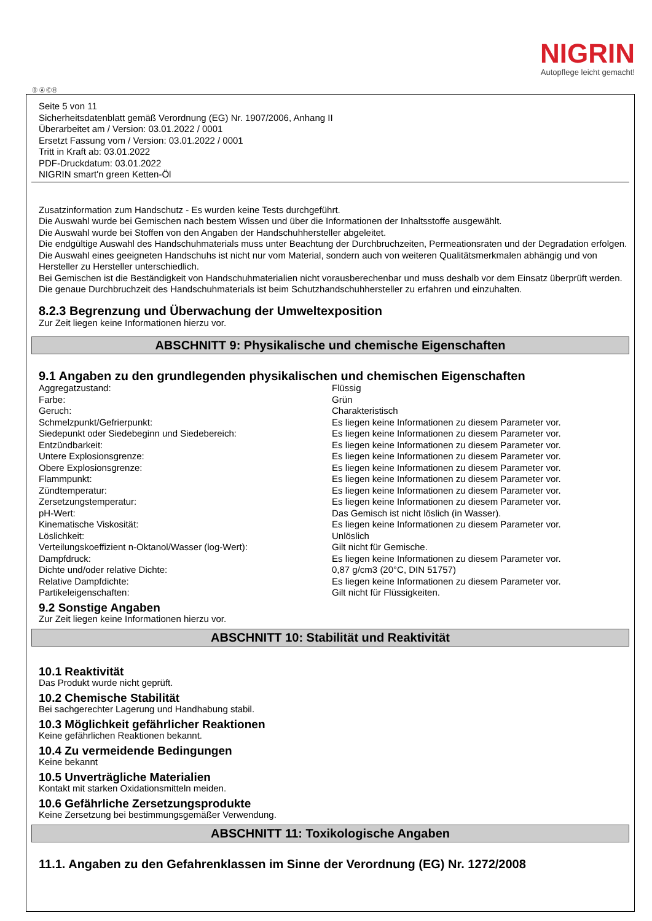NIGRIN
Autopflege leicht gemacht!
Ⓓ Ⓐ ⒸⒽ
Seite 5 von 11
Sicherheitsdatenblatt gemäß Verordnung (EG) Nr. 1907/2006, Anhang II
Überarbeitet am / Version: 03.01.2022 / 0001
Ersetzt Fassung vom / Version: 03.01.2022 / 0001
Tritt in Kraft ab: 03.01.2022
PDF-Druckdatum: 03.01.2022
NIGRIN smart'n green Ketten-Öl
Zusatzinformation zum Handschutz - Es wurden keine Tests durchgeführt.
Die Auswahl wurde bei Gemischen nach bestem Wissen und über die Informationen der Inhaltsstoffe ausgewählt.
Die Auswahl wurde bei Stoffen von den Angaben der Handschuhhersteller abgeleitet.
Die endgültige Auswahl des Handschuhmaterials muss unter Beachtung der Durchbruchzeiten, Permeationsraten und der Degradation erfolgen.
Die Auswahl eines geeigneten Handschuhs ist nicht nur vom Material, sondern auch von weiteren Qualitätsmerkmalen abhängig und von Hersteller zu Hersteller unterschiedlich.
Bei Gemischen ist die Beständigkeit von Handschuhmaterialien nicht vorausberechenbar und muss deshalb vor dem Einsatz überprüft werden.
Die genaue Durchbruchzeit des Handschuhmaterials ist beim Schutzhandschuhhersteller zu erfahren und einzuhalten.
8.2.3 Begrenzung und Überwachung der Umweltexposition
Zur Zeit liegen keine Informationen hierzu vor.
ABSCHNITT 9: Physikalische und chemische Eigenschaften
9.1 Angaben zu den grundlegenden physikalischen und chemischen Eigenschaften
| Aggregatzustand: | Flüssig |
| Farbe: | Grün |
| Geruch: | Charakteristisch |
| Schmelzpunkt/Gefrierpunkt: | Es liegen keine Informationen zu diesem Parameter vor. |
| Siedepunkt oder Siedebeginn und Siedebereich: | Es liegen keine Informationen zu diesem Parameter vor. |
| Entzündbarkeit: | Es liegen keine Informationen zu diesem Parameter vor. |
| Untere Explosionsgrenze: | Es liegen keine Informationen zu diesem Parameter vor. |
| Obere Explosionsgrenze: | Es liegen keine Informationen zu diesem Parameter vor. |
| Flammpunkt: | Es liegen keine Informationen zu diesem Parameter vor. |
| Zündtemperatur: | Es liegen keine Informationen zu diesem Parameter vor. |
| Zersetzungstemperatur: | Es liegen keine Informationen zu diesem Parameter vor. |
| pH-Wert: | Das Gemisch ist nicht löslich (in Wasser). |
| Kinematische Viskosität: | Es liegen keine Informationen zu diesem Parameter vor. |
| Löslichkeit: | Unlöslich |
| Verteilungskoeffizient n-Oktanol/Wasser (log-Wert): | Gilt nicht für Gemische. |
| Dampfdruck: | Es liegen keine Informationen zu diesem Parameter vor. |
| Dichte und/oder relative Dichte: | 0,87 g/cm3 (20°C, DIN 51757) |
| Relative Dampfdichte: | Es liegen keine Informationen zu diesem Parameter vor. |
| Partikeleigenschaften: | Gilt nicht für Flüssigkeiten. |
9.2 Sonstige Angaben
Zur Zeit liegen keine Informationen hierzu vor.
ABSCHNITT 10: Stabilität und Reaktivität
10.1 Reaktivität
Das Produkt wurde nicht geprüft.
10.2 Chemische Stabilität
Bei sachgerechter Lagerung und Handhabung stabil.
10.3 Möglichkeit gefährlicher Reaktionen
Keine gefährlichen Reaktionen bekannt.
10.4 Zu vermeidende Bedingungen
Keine bekannt
10.5 Unverträgliche Materialien
Kontakt mit starken Oxidationsmitteln meiden.
10.6 Gefährliche Zersetzungsprodukte
Keine Zersetzung bei bestimmungsgemäßer Verwendung.
ABSCHNITT 11: Toxikologische Angaben
11.1. Angaben zu den Gefahrenklassen im Sinne der Verordnung (EG) Nr. 1272/2008